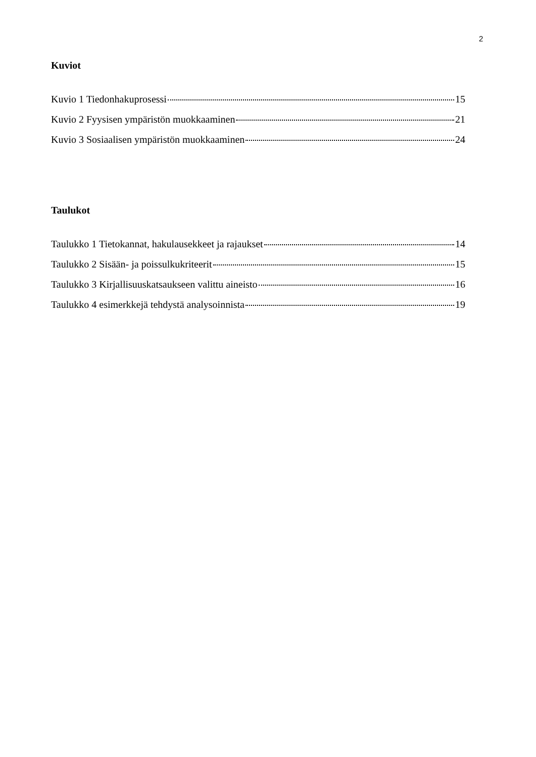2
Kuviot
Kuvio 1 Tiedonhakuprosessi 15
Kuvio 2 Fyysisen ympäristön muokkaaminen 21
Kuvio 3 Sosiaalisen ympäristön muokkaaminen 24
Taulukot
Taulukko 1 Tietokannat, hakulausekkeet ja rajaukset 14
Taulukko 2 Sisään- ja poissulkukriteerit 15
Taulukko 3 Kirjallisuuskatsaukseen valittu aineisto 16
Taulukko 4 esimerkkejä tehdystä analysoinnista 19